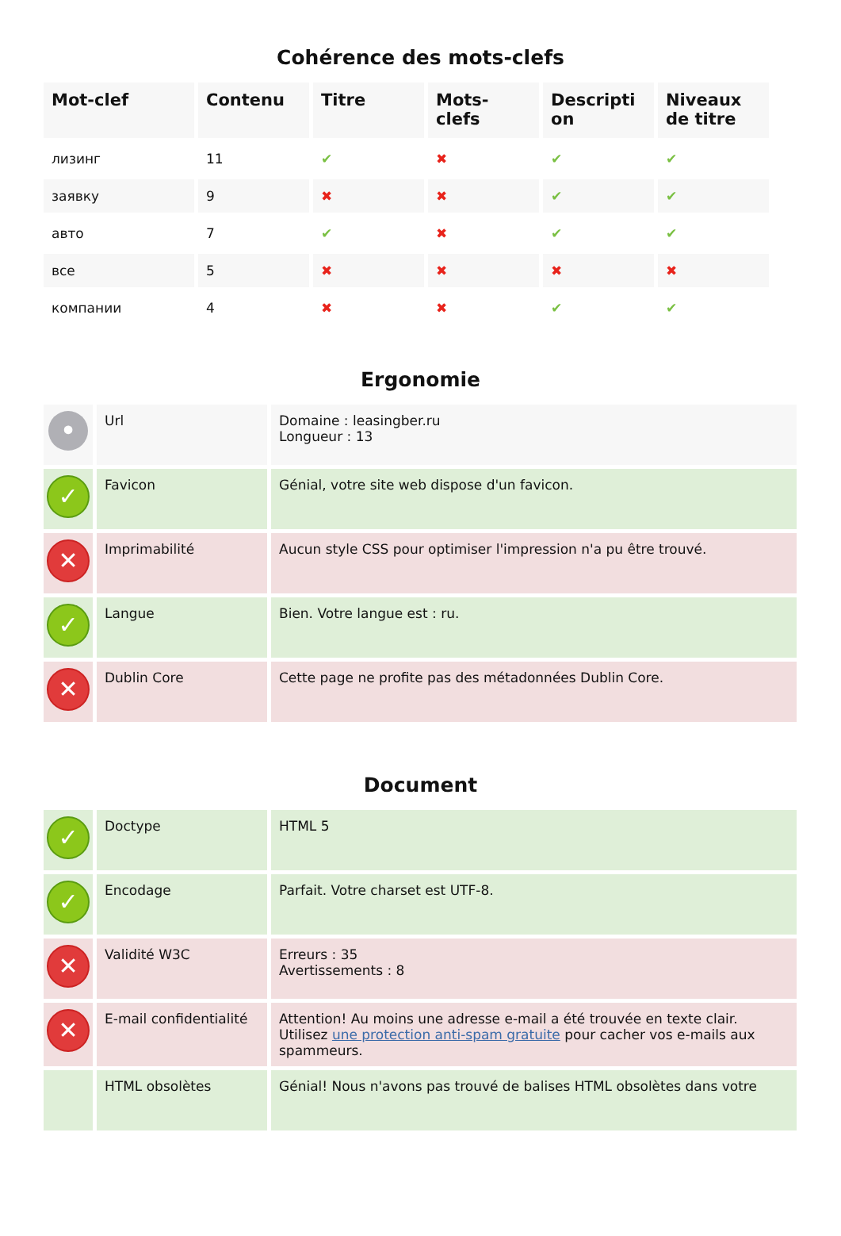Cohérence des mots-clefs
| Mot-clef | Contenu | Titre | Mots- clefs | Descripti on | Niveaux de titre |
| --- | --- | --- | --- | --- | --- |
| лизинг | 11 | ✔ | ✖ | ✔ | ✔ |
| заявку | 9 | ✖ | ✖ | ✔ | ✔ |
| авто | 7 | ✔ | ✖ | ✔ | ✔ |
| все | 5 | ✖ | ✖ | ✖ | ✖ |
| компании | 4 | ✖ | ✖ | ✔ | ✔ |
Ergonomie
| • | Url | Domaine : leasingber.ru Longueur : 13 |
| ✓ | Favicon | Génial, votre site web dispose d'un favicon. |
| ✕ | Imprimabilité | Aucun style CSS pour optimiser l'impression n'a pu être trouvé. |
| ✓ | Langue | Bien. Votre langue est : ru. |
| ✕ | Dublin Core | Cette page ne profite pas des métadonnées Dublin Core. |
Document
| ✓ | Doctype | HTML 5 |
| ✓ | Encodage | Parfait. Votre charset est UTF-8. |
| ✕ | Validité W3C | Erreurs : 35 Avertissements : 8 |
| ✕ | E-mail confidentialité | Attention! Au moins une adresse e-mail a été trouvée en texte clair. Utilisez une protection anti-spam gratuite pour cacher vos e-mails aux spammeurs. |
| | HTML obsolètes | Génial! Nous n'avons pas trouvé de balises HTML obsolètes dans votre |